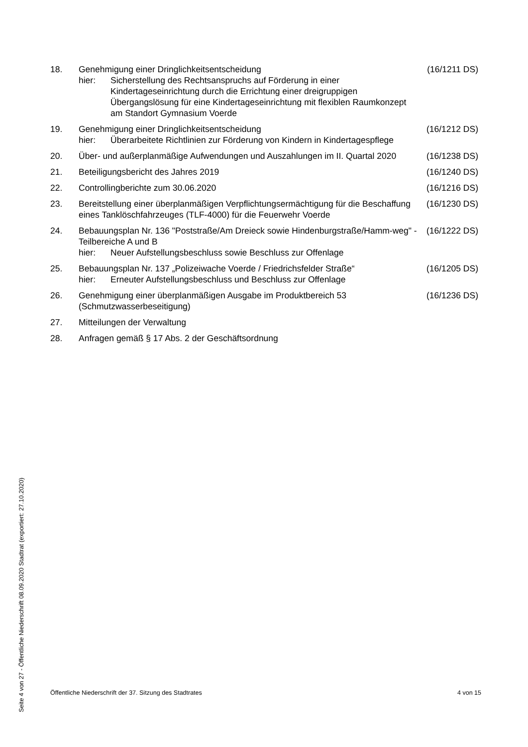| 18. | Genehmigung einer Dringlichkeitsentscheidung hier: Sicherstellung des Rechtsanspruchs auf Förderung in einer Kindertageseinrichtung durch die Errichtung einer dreigruppigen Übergangslösung für eine Kindertageseinrichtung mit flexiblen Raumkonzept am Standort Gymnasium Voerde | (16/1211 DS) |
| 19. | Genehmigung einer Dringlichkeitsentscheidung hier: Überarbeitete Richtlinien zur Förderung von Kindern in Kindertagespflege | (16/1212 DS) |
| 20. | Über- und außerplanmäßige Aufwendungen und Auszahlungen im II. Quartal 2020 | (16/1238 DS) |
| 21. | Beteiligungsbericht des Jahres 2019 | (16/1240 DS) |
| 22. | Controllingberichte zum 30.06.2020 | (16/1216 DS) |
| 23. | Bereitstellung einer überplanmäßigen Verpflichtungsermächtigung für die Beschaffung eines Tanklöschfahrzeuges (TLF-4000) für die Feuerwehr Voerde | (16/1230 DS) |
| 24. | Bebauungsplan Nr. 136 "Poststraße/Am Dreieck sowie Hindenburgstraße/Hamm-weg" - Teilbereiche A und B hier: Neuer Aufstellungsbeschluss sowie Beschluss zur Offenlage | (16/1222 DS) |
| 25. | Bebauungsplan Nr. 137 „Polizeiwache Voerde / Friedrichsfelder Straße“ hier: Erneuter Aufstellungsbeschluss und Beschluss zur Offenlage | (16/1205 DS) |
| 26. | Genehmigung einer überplanmäßigen Ausgabe im Produktbereich 53 (Schmutzwasserbeseitigung) | (16/1236 DS) |
| 27. | Mitteilungen der Verwaltung | |
| 28. | Anfragen gemäß § 17 Abs. 2 der Geschäftsordnung | |
Seite 4 von 27 - Öffentliche Niederschrift 08.09.2020 Stadtrat (exportiert: 27.10.2020)
Öffentliche Niederschrift der 37. Sitzung des Stadtrates 4 von 15